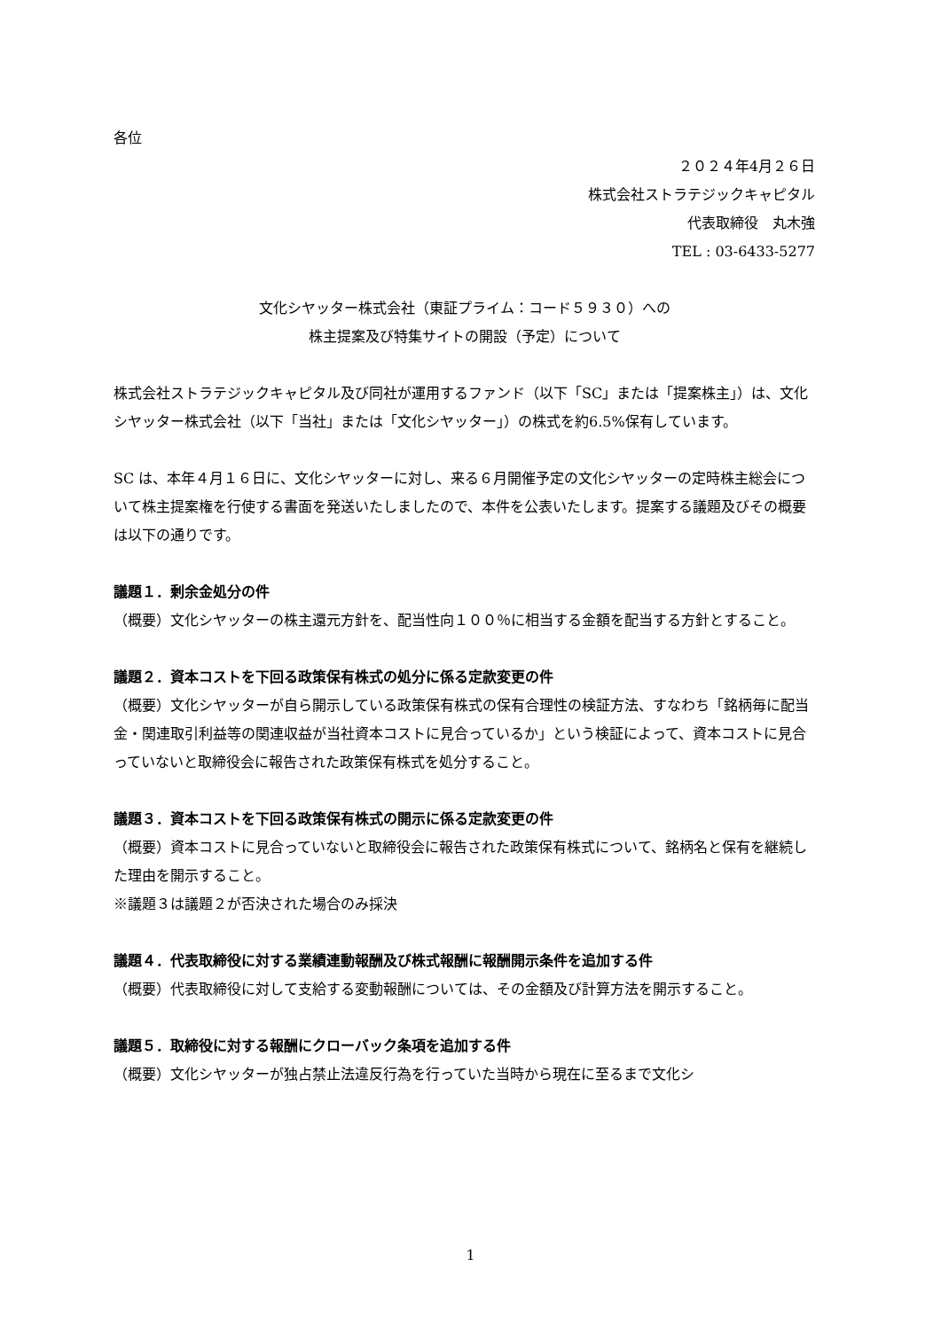各位
２０２４年4月２６日
株式会社ストラテジックキャピタル
代表取締役　丸木強
TEL : 03-6433-5277
文化シヤッター株式会社（東証プライム：コード５９３０）への
株主提案及び特集サイトの開設（予定）について
株式会社ストラテジックキャピタル及び同社が運用するファンド（以下「SC」または「提案株主」）は、文化シヤッター株式会社（以下「当社」または「文化シヤッター」）の株式を約6.5%保有しています。
SC は、本年４月１６日に、文化シヤッターに対し、来る６月開催予定の文化シヤッターの定時株主総会について株主提案権を行使する書面を発送いたしましたので、本件を公表いたします。提案する議題及びその概要は以下の通りです。
議題１．剰余金処分の件
（概要）文化シヤッターの株主還元方針を、配当性向１００％に相当する金額を配当する方針とすること。
議題２．資本コストを下回る政策保有株式の処分に係る定款変更の件
（概要）文化シヤッターが自ら開示している政策保有株式の保有合理性の検証方法、すなわち「銘柄毎に配当金・関連取引利益等の関連収益が当社資本コストに見合っているか」という検証によって、資本コストに見合っていないと取締役会に報告された政策保有株式を処分すること。
議題３．資本コストを下回る政策保有株式の開示に係る定款変更の件
（概要）資本コストに見合っていないと取締役会に報告された政策保有株式について、銘柄名と保有を継続した理由を開示すること。
※議題３は議題２が否決された場合のみ採決
議題４．代表取締役に対する業績連動報酬及び株式報酬に報酬開示条件を追加する件
（概要）代表取締役に対して支給する変動報酬については、その金額及び計算方法を開示すること。
議題５．取締役に対する報酬にクローバック条項を追加する件
（概要）文化シヤッターが独占禁止法違反行為を行っていた当時から現在に至るまで文化シ
1